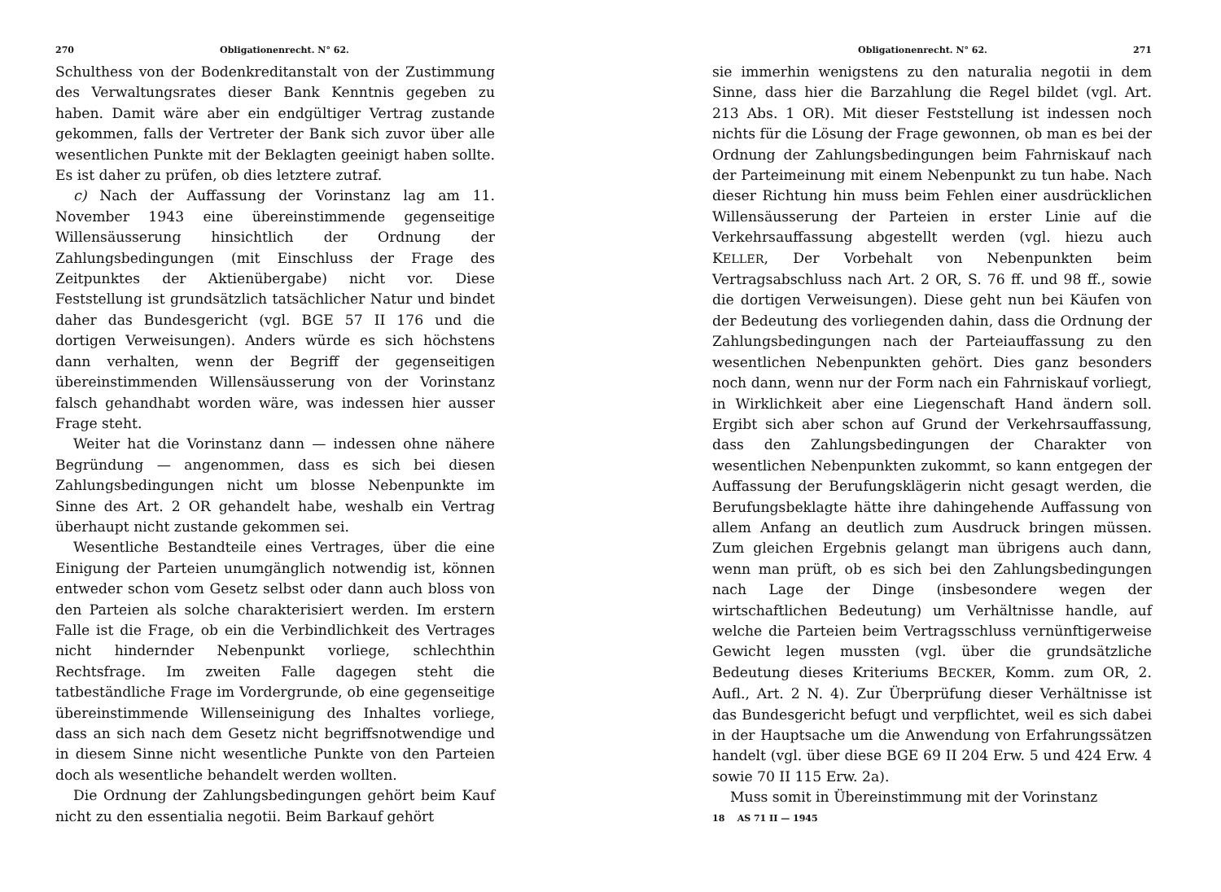270 Obligationenrecht. N° 62.
Schulthess von der Bodenkreditanstalt von der Zustimmung des Verwaltungsrates dieser Bank Kenntnis gegeben zu haben. Damit wäre aber ein endgültiger Vertrag zustande gekommen, falls der Vertreter der Bank sich zuvor über alle wesentlichen Punkte mit der Beklagten geeinigt haben sollte. Es ist daher zu prüfen, ob dies letztere zutraf.
c) Nach der Auffassung der Vorinstanz lag am 11. November 1943 eine übereinstimmende gegenseitige Willensäusserung hinsichtlich der Ordnung der Zahlungsbedingungen (mit Einschluss der Frage des Zeitpunktes der Aktienübergabe) nicht vor. Diese Feststellung ist grundsätzlich tatsächlicher Natur und bindet daher das Bundesgericht (vgl. BGE 57 II 176 und die dortigen Verweisungen). Anders würde es sich höchstens dann verhalten, wenn der Begriff der gegenseitigen übereinstimmenden Willensäusserung von der Vorinstanz falsch gehandhabt worden wäre, was indessen hier ausser Frage steht.
Weiter hat die Vorinstanz dann — indessen ohne nähere Begründung — angenommen, dass es sich bei diesen Zahlungsbedingungen nicht um blosse Nebenpunkte im Sinne des Art. 2 OR gehandelt habe, weshalb ein Vertrag überhaupt nicht zustande gekommen sei.
Wesentliche Bestandteile eines Vertrages, über die eine Einigung der Parteien unumgänglich notwendig ist, können entweder schon vom Gesetz selbst oder dann auch bloss von den Parteien als solche charakterisiert werden. Im erstern Falle ist die Frage, ob ein die Verbindlichkeit des Vertrages nicht hindernder Nebenpunkt vorliege, schlechthin Rechtsfrage. Im zweiten Falle dagegen steht die tatbeständliche Frage im Vordergrunde, ob eine gegenseitige übereinstimmende Willenseinigung des Inhaltes vorliege, dass an sich nach dem Gesetz nicht begriffsnotwendige und in diesem Sinne nicht wesentliche Punkte von den Parteien doch als wesentliche behandelt werden wollten.
Die Ordnung der Zahlungsbedingungen gehört beim Kauf nicht zu den essentialia negotii. Beim Barkauf gehört
Obligationenrecht. N° 62. 271
sie immerhin wenigstens zu den naturalia negotii in dem Sinne, dass hier die Barzahlung die Regel bildet (vgl. Art. 213 Abs. 1 OR). Mit dieser Feststellung ist indessen noch nichts für die Lösung der Frage gewonnen, ob man es bei der Ordnung der Zahlungsbedingungen beim Fahrniskauf nach der Parteimeinung mit einem Nebenpunkt zu tun habe. Nach dieser Richtung hin muss beim Fehlen einer ausdrücklichen Willensäusserung der Parteien in erster Linie auf die Verkehrsauffassung abgestellt werden (vgl. hiezu auch KELLER, Der Vorbehalt von Nebenpunkten beim Vertragsabschluss nach Art. 2 OR, S. 76 ff. und 98 ff., sowie die dortigen Verweisungen). Diese geht nun bei Käufen von der Bedeutung des vorliegenden dahin, dass die Ordnung der Zahlungsbedingungen nach der Parteiauffassung zu den wesentlichen Nebenpunkten gehört. Dies ganz besonders noch dann, wenn nur der Form nach ein Fahrniskauf vorliegt, in Wirklichkeit aber eine Liegenschaft Hand ändern soll. Ergibt sich aber schon auf Grund der Verkehrsauffassung, dass den Zahlungsbedingungen der Charakter von wesentlichen Nebenpunkten zukommt, so kann entgegen der Auffassung der Berufungsklägerin nicht gesagt werden, die Berufungsbeklagte hätte ihre dahingehende Auffassung von allem Anfang an deutlich zum Ausdruck bringen müssen. Zum gleichen Ergebnis gelangt man übrigens auch dann, wenn man prüft, ob es sich bei den Zahlungsbedingungen nach Lage der Dinge (insbesondere wegen der wirtschaftlichen Bedeutung) um Verhältnisse handle, auf welche die Parteien beim Vertragsschluss vernünftigerweise Gewicht legen mussten (vgl. über die grundsätzliche Bedeutung dieses Kriteriums BECKER, Komm. zum OR, 2. Aufl., Art. 2 N. 4). Zur Überprüfung dieser Verhältnisse ist das Bundesgericht befugt und verpflichtet, weil es sich dabei in der Hauptsache um die Anwendung von Erfahrungssätzen handelt (vgl. über diese BGE 69 II 204 Erw. 5 und 424 Erw. 4 sowie 70 II 115 Erw. 2a).
Muss somit in Übereinstimmung mit der Vorinstanz
18 AS 71 II — 1945